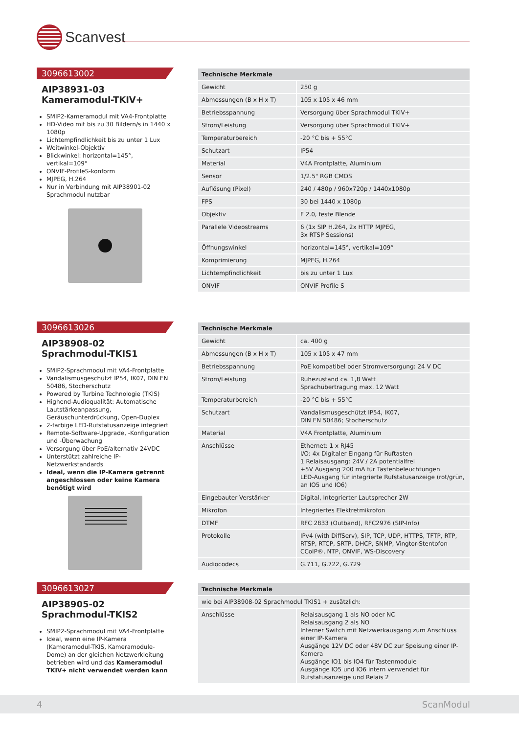Scanvest
3096613002
AIP38931-03 Kameramodul-TKIV+
SMIP2-Kameramodul mit VA4-Frontplatte
HD-Video mit bis zu 30 Bildern/s in 1440 x 1080p
Lichtempfindlichkeit bis zu unter 1 Lux
Weitwinkel-Objektiv
Blickwinkel: horizontal=145°, vertikal=109°
ONVIF-ProfileS-konform
MJPEG, H.264
Nur in Verbindung mit AIP38901-02 Sprachmodul nutzbar
| Technische Merkmale | |
| --- | --- |
| Gewicht | 250 g |
| Abmessungen (B x H x T) | 105 x 105 x 46 mm |
| Betriebsspannung | Versorgung über Sprachmodul TKIV+ |
| Strom/Leistung | Versorgung über Sprachmodul TKIV+ |
| Temperaturbereich | -20 °C bis + 55°C |
| Schutzart | IP54 |
| Material | V4A Frontplatte, Aluminium |
| Sensor | 1/2.5" RGB CMOS |
| Auflösung (Pixel) | 240 / 480p / 960x720p / 1440x1080p |
| FPS | 30 bei 1440 x 1080p |
| Objektiv | F 2.0, feste Blende |
| Parallele Videostreams | 6 (1x SIP H.264, 2x HTTP MJPEG, 3x RTSP Sessions) |
| Öffnungswinkel | horizontal=145°, vertikal=109° |
| Komprimierung | MJPEG, H.264 |
| Lichtempfindlichkeit | bis zu unter 1 Lux |
| ONVIF | ONVIF Profile S |
3096613026
AIP38908-02 Sprachmodul-TKIS1
SMIP2-Sprachmodul mit VA4-Frontplatte
Vandalismusgeschützt IP54, IK07, DIN EN 50486, Stocherschutz
Powered by Turbine Technologie (TKIS)
Highend-Audioqualität: Automatische Lautstärkeanpassung, Geräuschunterdrückung, Open-Duplex
2-farbige LED-Rufstatusanzeige integriert
Remote-Software-Upgrade, -Konfiguration und -Überwachung
Versorgung über PoE/alternativ 24VDC
Unterstützt zahlreiche IP-Netzwerkstandards
Ideal, wenn die IP-Kamera getrennt angeschlossen oder keine Kamera benötigt wird
| Technische Merkmale | |
| --- | --- |
| Gewicht | ca. 400 g |
| Abmessungen (B x H x T) | 105 x 105 x 47 mm |
| Betriebsspannung | PoE kompatibel oder Stromversorgung: 24 V DC |
| Strom/Leistung | Ruhezustand ca. 1,8 Watt Sprachübertragung max. 12 Watt |
| Temperaturbereich | -20 °C bis + 55°C |
| Schutzart | Vandalismusgeschützt IP54, IK07, DIN EN 50486; Stocherschutz |
| Material | V4A Frontplatte, Aluminium |
| Anschlüsse | Ethernet: 1 x RJ45 I/O: 4x Digitaler Eingang für Ruftasten 1 Relaisausgang: 24V / 2A potentialfrei +5V Ausgang 200 mA für Tastenbeleuchtungen LED-Ausgang für integrierte Rufstatusanzeige (rot/grün, an IO5 und IO6) |
| Eingebauter Verstärker | Digital, Integrierter Lautsprecher 2W |
| Mikrofon | Integriertes Elektretmikrofon |
| DTMF | RFC 2833 (Outband), RFC2976 (SIP-Info) |
| Protokolle | IPv4 (with DiffServ), SIP, TCP, UDP, HTTPS, TFTP, RTP, RTSP, RTCP, SRTP, DHCP, SNMP, Vingtor-Stentofon CCoIP®, NTP, ONVIF, WS-Discovery |
| Audiocodecs | G.711, G.722, G.729 |
3096613027
AIP38905-02 Sprachmodul-TKIS2
SMIP2-Sprachmodul mit VA4-Frontplatte
Ideal, wenn eine IP-Kamera (Kameramodul-TKIS, Kameramodule-Dome) an der gleichen Netzwerkleitung betrieben wird und das Kameramodul TKIV+ nicht verwendet werden kann
| Technische Merkmale | |
| --- | --- |
| wie bei AIP38908-02 Sprachmodul TKIS1 + zusätzlich: | |
| Anschlüsse | Relaisausgang 1 als NO oder NC Relaisausgang 2 als NO Interner Switch mit Netzwerkausgang zum Anschluss einer IP-Kamera Ausgänge 12V DC oder 48V DC zur Speisung einer IP-Kamera Ausgänge IO1 bis IO4 für Tastenmodule Ausgänge IO5 und IO6 intern verwendet für Rufstatusanzeige und Relais 2 |
4 ScanModul